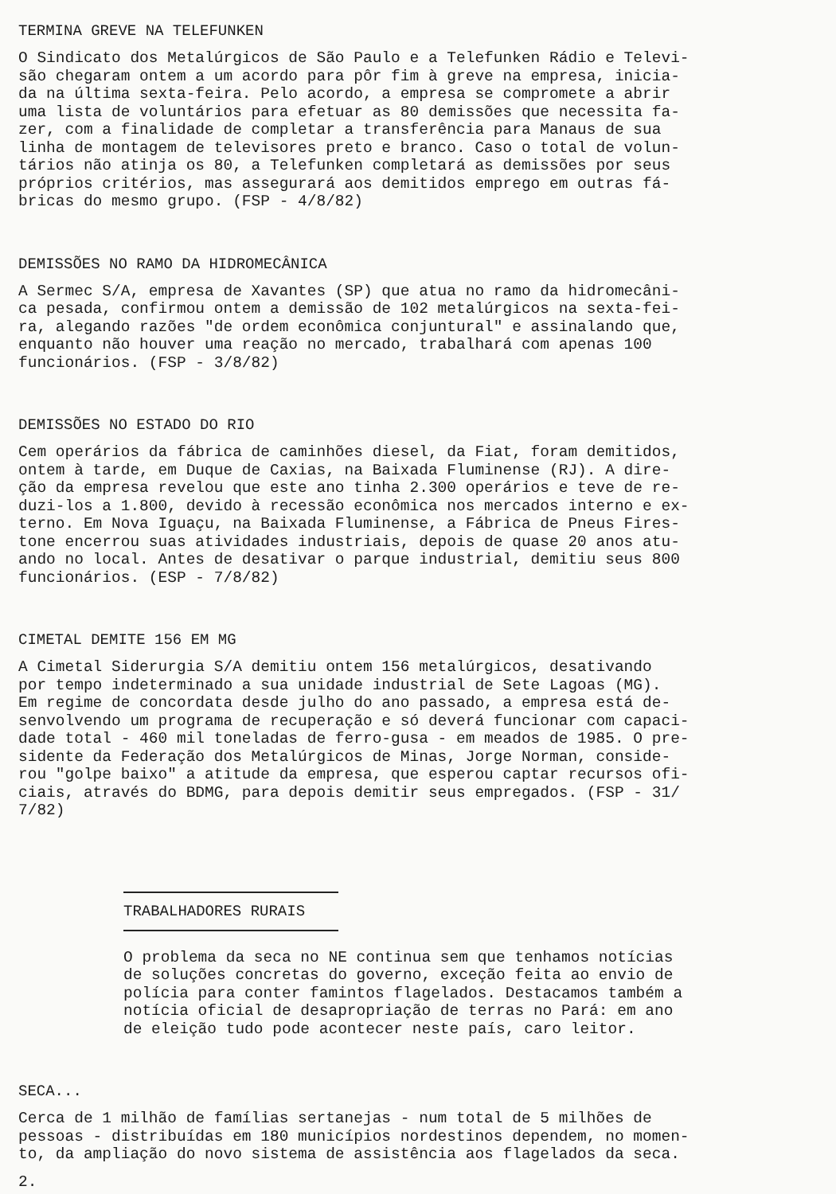TERMINA GREVE NA TELEFUNKEN
O Sindicato dos Metalúrgicos de São Paulo e a Telefunken Rádio e Televi- são chegaram ontem a um acordo para pôr fim à greve na empresa, inicia- da na última sexta-feira. Pelo acordo, a empresa se compromete a abrir uma lista de voluntários para efetuar as 80 demissões que necessita fa- zer, com a finalidade de completar a transferência para Manaus de sua linha de montagem de televisores preto e branco. Caso o total de volun- tários não atinja os 80, a Telefunken completará as demissões por seus próprios critérios, mas assegurará aos demitidos emprego em outras fá- bricas do mesmo grupo. (FSP - 4/8/82)
DEMISSÕES NO RAMO DA HIDROMECÂNICA
A Sermec S/A, empresa de Xavantes (SP) que atua no ramo da hidromecâni- ca pesada, confirmou ontem a demissão de 102 metalúrgicos na sexta-fei- ra, alegando razões "de ordem econômica conjuntural" e assinalando que, enquanto não houver uma reação no mercado, trabalhará com apenas 100 funcionários. (FSP - 3/8/82)
DEMISSÕES NO ESTADO DO RIO
Cem operários da fábrica de caminhões diesel, da Fiat, foram demitidos, ontem à tarde, em Duque de Caxias, na Baixada Fluminense (RJ). A dire- ção da empresa revelou que este ano tinha 2.300 operários e teve de re- duzi-los a 1.800, devido à recessão econômica nos mercados interno e ex- terno. Em Nova Iguaçu, na Baixada Fluminense, a Fábrica de Pneus Fires- tone encerrou suas atividades industriais, depois de quase 20 anos atu- ando no local. Antes de desativar o parque industrial, demitiu seus 800 funcionários. (ESP - 7/8/82)
CIMETAL DEMITE 156 EM MG
A Cimetal Siderurgia S/A demitiu ontem 156 metalúrgicos, desativando por tempo indeterminado a sua unidade industrial de Sete Lagoas (MG). Em regime de concordata desde julho do ano passado, a empresa está de- senvolvendo um programa de recuperação e só deverá funcionar com capaci- dade total - 460 mil toneladas de ferro-gusa - em meados de 1985. O pre- sidente da Federação dos Metalúrgicos de Minas, Jorge Norman, conside- rou "golpe baixo" a atitude da empresa, que esperou captar recursos ofi- ciais, através do BDMG, para depois demitir seus empregados. (FSP - 31/ 7/82)
TRABALHADORES RURAIS
O problema da seca no NE continua sem que tenhamos notícias de soluções concretas do governo, exceção feita ao envio de polícia para conter famintos flagelados. Destacamos também a notícia oficial de desapropriação de terras no Pará: em ano de eleição tudo pode acontecer neste país, caro leitor.
SECA...
Cerca de 1 milhão de famílias sertanejas - num total de 5 milhões de pessoas - distribuídas em 180 municípios nordestinos dependem, no momen- to, da ampliação do novo sistema de assistência aos flagelados da seca.
2.